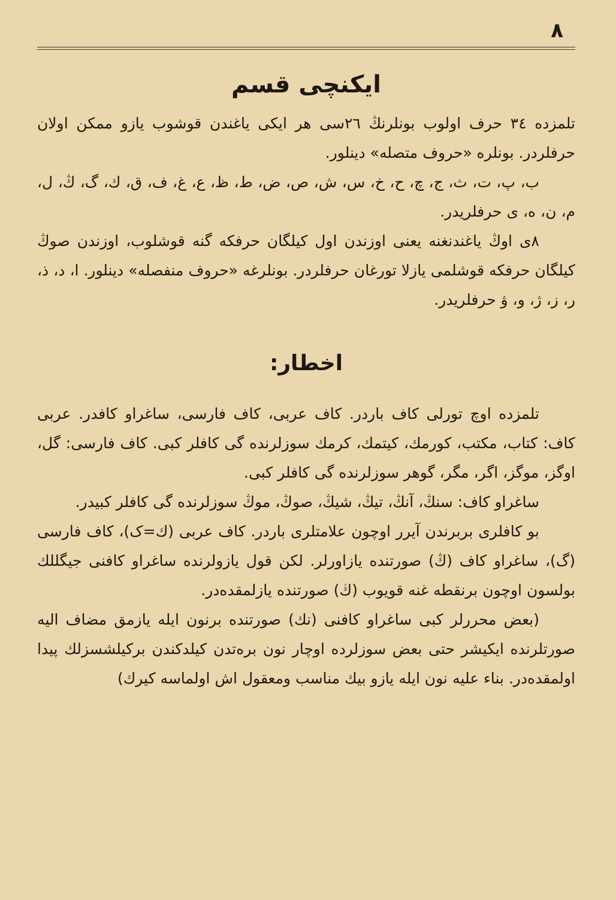٨
ایکنچی قسم
تلمزده ٣٤ حرف اولوب بونلرنڭ ٢٦سی هر ایکی یاغندن قوشوب یازو ممکن اولان حرفلردر. بونلره «حروف متصله» دینلور.
ب، پ، ت، ث، ج، چ، ح، خ، س، ش، ص، ض، ط، ظ، ع، غ، ف، ق، ك، گ، ڭ، ل، م، ن، ه، ی حرفلریدر.
٨ی اوڭ یاغندنغنه یعنی اوزندن اول کیلگان حرفکه گنه قوشلوب، اوزندن صوڭ کیلگان حرفکه قوشلمی یازلا تورغان حرفلردر. بونلرغه «حروف منفصله» دینلور. ا، د، ذ، ر، ز، ژ، و، ۋ حرفلریدر.
اخطار:
تلمزده اوچ تورلی کاف باردر. کاف عربی، کاف فارسی، ساغراو کافدر. عربی کاف: کتاب، مکتب، کورمك، کیتمك، کرمك سوزلرنده گی کافلر کبی. کاف فارسی: گل، اوگز، موگز، اگر، مگر، گوهر سوزلرنده گی کافلر کبی.
ساغراو کاف: سنڭ، آنڭ، تیڭ، شیڭ، صوڭ، موڭ سوزلرنده گی کافلر کبیدر.
بو کافلری بربرندن آیرر اوچون علامتلری باردر. کاف عربی (ك=ک)، کاف فارسی (گ)، ساغراو کاف (ڭ) صورتنده یازاورلر. لکن قول یازولرنده ساغراو کافنی جیگللك بولسون اوچون برنقطه غنه قویوب (ڬ) صورتنده یازلمقده‌در.
(بعض محررلر کبی ساغراو کافنی (نك) صورتنده برنون ایله یازمق مضاف الیه صورتلرنده ایکیشر حتی بعض سوزلرده اوچار نون بره‌تدن کیلدکندن برکیلشسزلك پیدا اولمقده‌در. بناء علیه نون ایله یازو بیك مناسب ومعقول اش اولماسه کیرك)